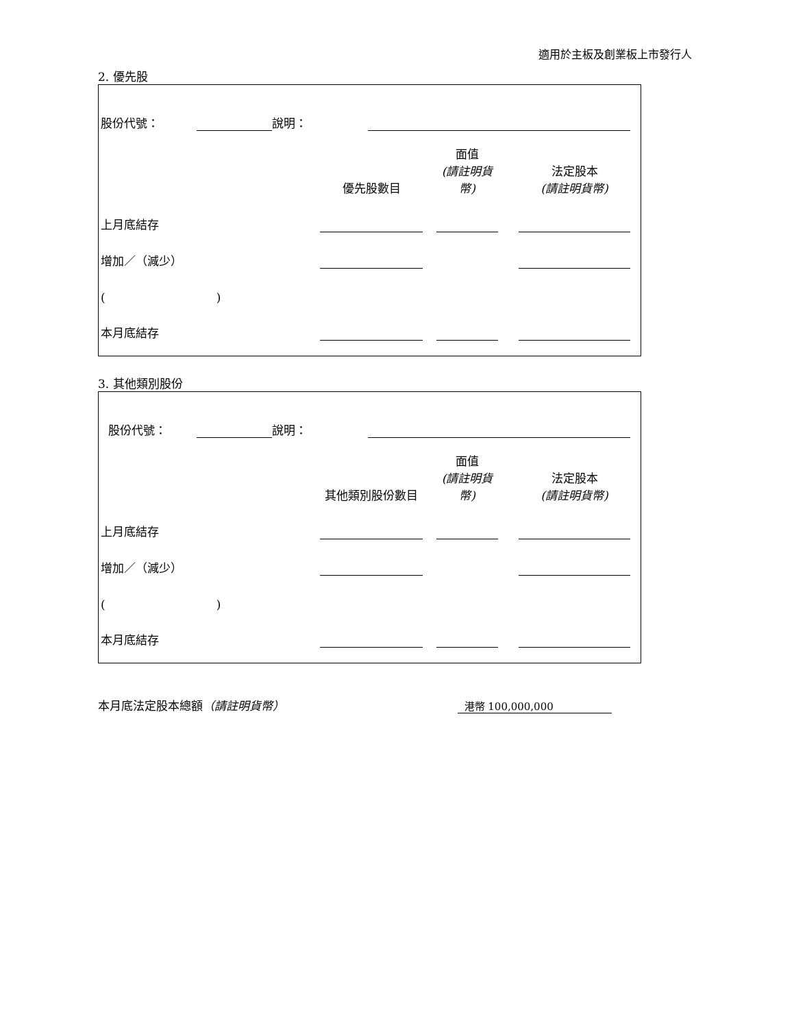適用於主板及創業板上市發行人
2. 優先股
| 股份代號： | | 說明： | |
| | 優先股數目 | | 面值 (請註明貨幣) | | 法定股本 (請註明貨幣) |
| 上月底結存 | | | | | |
| 增加／（減少） | | | | | |
| ( ) | | | | | |
| 本月底結存 | | | | | |
3. 其他類別股份
| 股份代號： | | 說明： | |
| | 其他類別股份數目 | | 面值 (請註明貨幣) | | 法定股本 (請註明貨幣) |
| 上月底結存 | | | | | |
| 增加／（減少） | | | | | |
| ( ) | | | | | |
| 本月底結存 | | | | | |
| 本月底法定股本總額 （請註明貨幣） | 港幣 100,000,000 | |